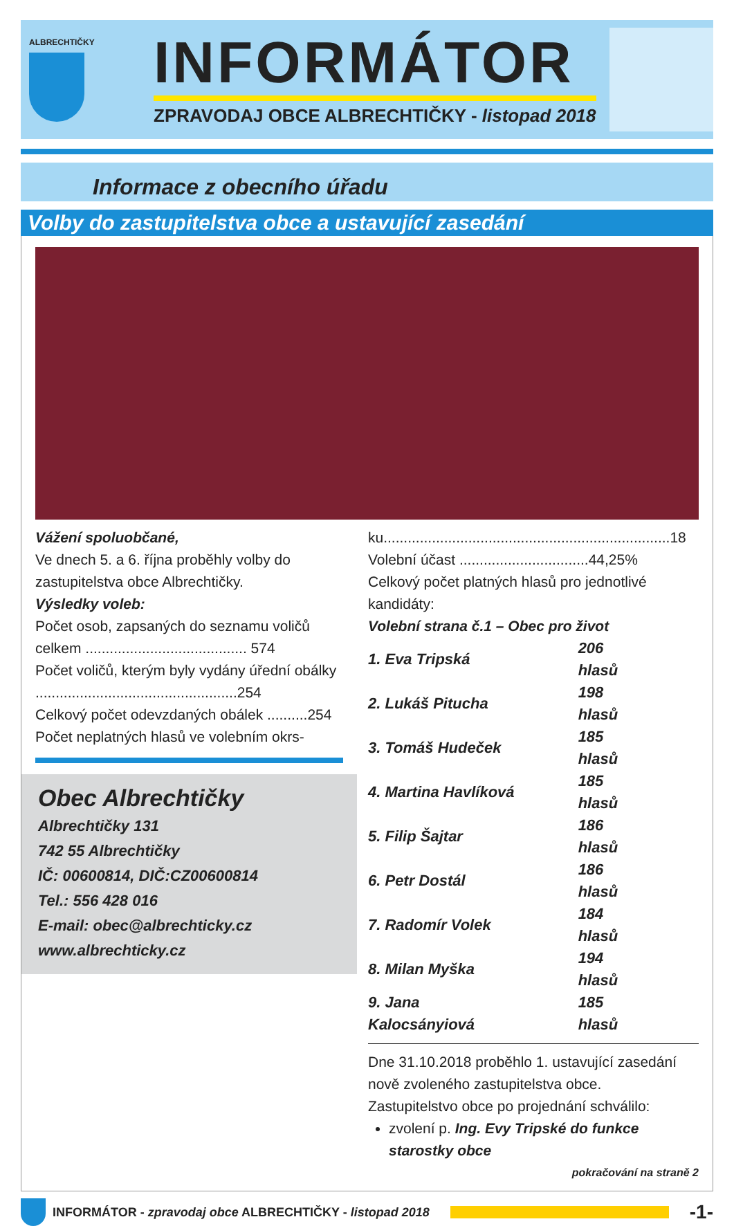ALBRECHTIČKY
INFORMÁTOR
ZPRAVODAJ OBCE ALBRECHTIČKY - listopad 2018
Informace z obecního úřadu
Volby do zastupitelstva obce a ustavující zasedání
Vážení spoluobčané,
Ve dnech 5. a 6. října proběhly volby do zastupitelstva obce Albrechtičky.
Výsledky voleb:
Počet osob, zapsaných do seznamu voličů celkem ........................................ 574
Počet voličů, kterým byly vydány úřední obálky ..................................................254
Celkový počet odevzdaných obálek ..........254
Počet neplatných hlasů ve volebním okrs-
Obec Albrechtičky
Albrechtičky 131
742 55 Albrechtičky
IČ: 00600814, DIČ:CZ00600814
Tel.: 556 428 016
E-mail: obec@albrechticky.cz
www.albrechticky.cz
ku.......................................................................18
Volební účast ................................44,25%
Celkový počet platných hlasů pro jednotlivé kandidáty:
Volební strana č.1 – Obec pro život
| 1. Eva Tripská | 206 hlasů |
| 2. Lukáš Pitucha | 198 hlasů |
| 3. Tomáš Hudeček | 185 hlasů |
| 4. Martina Havlíková | 185 hlasů |
| 5. Filip Šajtar | 186 hlasů |
| 6. Petr Dostál | 186 hlasů |
| 7. Radomír Volek | 184 hlasů |
| 8. Milan Myška | 194 hlasů |
| 9. Jana Kalocsányiová | 185 hlasů |
Dne 31.10.2018 proběhlo 1. ustavující zasedání nově zvoleného zastupitelstva obce.
Zastupitelstvo obce po projednání schválilo:
zvolení p. Ing. Evy Tripské do funkce starostky obce
pokračování na straně 2
INFORMÁTOR - zpravodaj obce ALBRECHTIČKY - listopad 2018
-1-